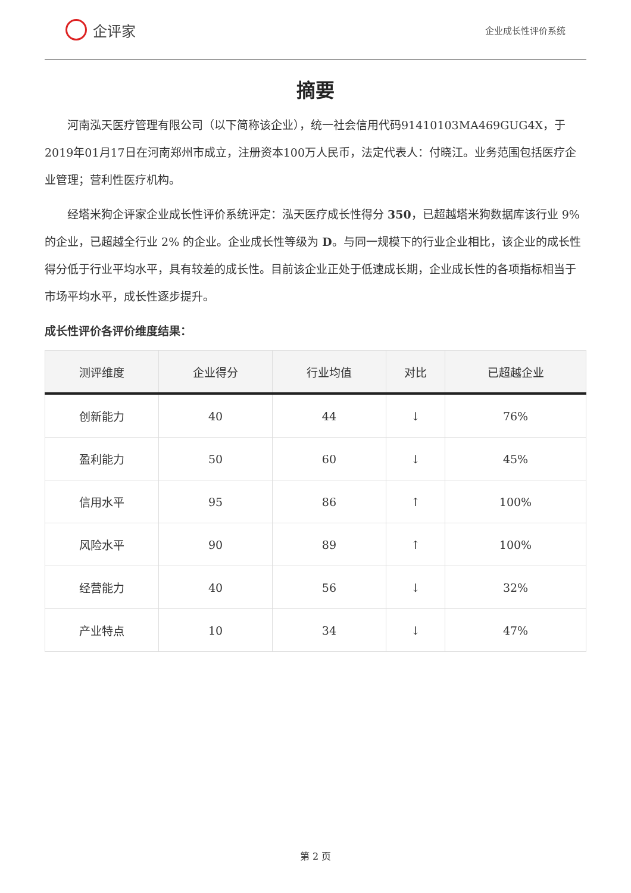企评家
企业成长性评价系统
摘要
河南泓天医疗管理有限公司（以下简称该企业），统一社会信用代码91410103MA469GUG4X，于2019年01月17日在河南郑州市成立，注册资本100万人民币，法定代表人：付晓江。业务范围包括医疗企业管理；营利性医疗机构。
经塔米狗企评家企业成长性评价系统评定：泓天医疗成长性得分 350，已超越塔米狗数据库该行业 9% 的企业，已超越全行业 2% 的企业。企业成长性等级为 D。与同一规模下的行业企业相比，该企业的成长性得分低于行业平均水平，具有较差的成长性。目前该企业正处于低速成长期，企业成长性的各项指标相当于市场平均水平，成长性逐步提升。
成长性评价各评价维度结果：
| 测评维度 | 企业得分 | 行业均值 | 对比 | 已超越企业 |
| --- | --- | --- | --- | --- |
| 创新能力 | 40 | 44 | ↓ | 76% |
| 盈利能力 | 50 | 60 | ↓ | 45% |
| 信用水平 | 95 | 86 | ↑ | 100% |
| 风险水平 | 90 | 89 | ↑ | 100% |
| 经营能力 | 40 | 56 | ↓ | 32% |
| 产业特点 | 10 | 34 | ↓ | 47% |
第 2 页